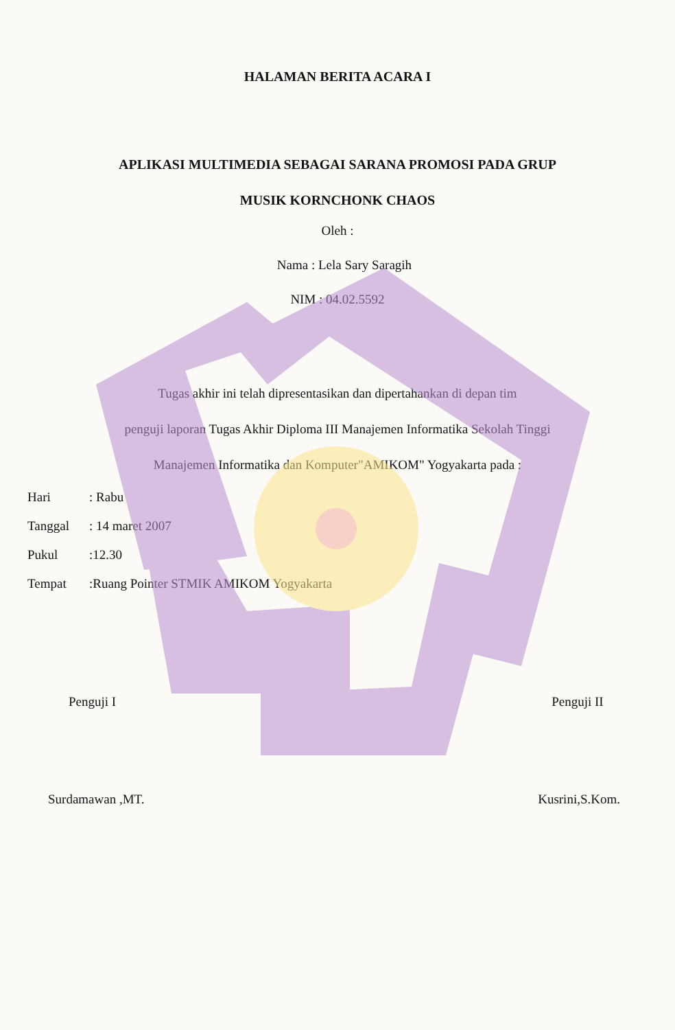HALAMAN BERITA ACARA I
APLIKASI MULTIMEDIA SEBAGAI SARANA PROMOSI PADA GRUP
MUSIK KORNCHONK CHAOS
Oleh :
Nama : Lela Sary Saragih
NIM : 04.02.5592
Tugas akhir ini telah dipresentasikan dan dipertahankan di depan tim
penguji laporan Tugas Akhir Diploma III Manajemen Informatika Sekolah Tinggi
Manajemen Informatika dan Komputer"AMIKOM" Yogyakarta pada :
| Hari | : Rabu |
| Tanggal | : 14 maret 2007 |
| Pukul | :12.30 |
| Tempat | :Ruang Pointer STMIK AMIKOM Yogyakarta |
Penguji I
Surdamawan ,MT.
Penguji II
Kusrini,S.Kom.